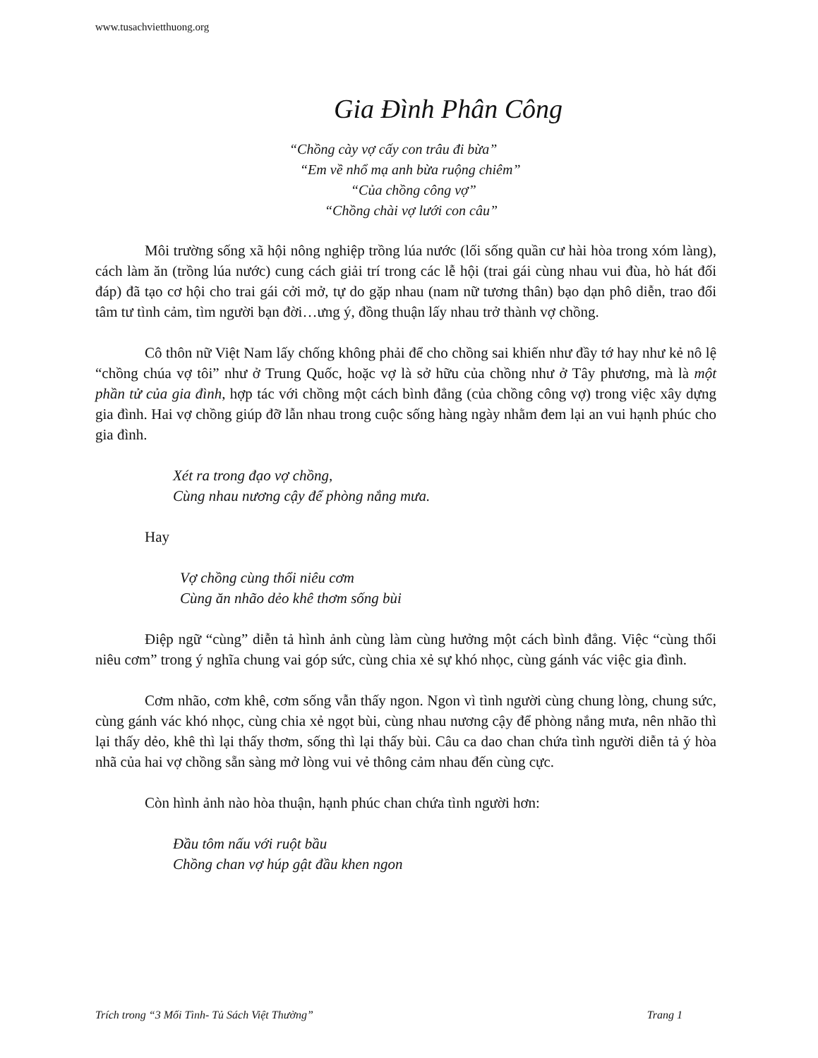www.tusachvietthuong.org
Gia Đình Phân Công
“Chồng cày vợ cấy con trâu đi bừa”
“Em về nhổ mạ anh bừa ruộng chiêm”
“Của chồng công vợ”
“Chồng chài vợ lưới con câu”
Môi trường sống xã hội nông nghiệp trồng lúa nước (lối sống quần cư hài hòa trong xóm làng), cách làm ăn (trồng lúa nước) cung cách giải trí trong các lễ hội (trai gái cùng nhau vui đùa, hò hát đối đáp) đã tạo cơ hội cho trai gái cởi mở, tự do gặp nhau (nam nữ tương thân) bạo dạn phô diễn, trao đổi tâm tư tình cảm, tìm người bạn đời…ưng ý, đồng thuận lấy nhau trở thành vợ chồng.
Cô thôn nữ Việt Nam lấy chống không phải để cho chồng sai khiến như đầy tớ hay như kẻ nô lệ “chồng chúa vợ tôi” như ở Trung Quốc, hoặc vợ là sở hữu của chồng như ở Tây phương, mà là một phần tử của gia đình, hợp tác với chồng một cách bình đẳng (của chồng công vợ) trong việc xây dựng gia đình. Hai vợ chồng giúp đỡ lẫn nhau trong cuộc sống hàng ngày nhằm đem lại an vui hạnh phúc cho gia đình.
Xét ra trong đạo vợ chồng,
Cùng nhau nương cậy để phòng nắng mưa.
Hay
Vợ chồng cùng thổi niêu cơm
Cùng ăn nhão dẻo khê thơm sống bùi
Điệp ngữ “cùng” diễn tả hình ảnh cùng làm cùng hưởng một cách bình đẳng. Việc “cùng thổi niêu cơm” trong ý nghĩa chung vai góp sức, cùng chia xẻ sự khó nhọc, cùng gánh vác việc gia đình.
Cơm nhão, cơm khê, cơm sống vẫn thấy ngon. Ngon vì tình người cùng chung lòng, chung sức, cùng gánh vác khó nhọc, cùng chia xẻ ngọt bùi, cùng nhau nương cậy để phòng nắng mưa, nên nhão thì lại thấy dẻo, khê thì lại thấy thơm, sống thì lại thấy bùi. Câu ca dao chan chứa tình người diễn tả ý hòa nhã của hai vợ chồng sẵn sàng mở lòng vui vẻ thông cảm nhau đến cùng cực.
Còn hình ảnh nào hòa thuận, hạnh phúc chan chứa tình người hơn:
Đầu tôm nấu với ruột bầu
Chồng chan vợ húp gật đầu khen ngon
Trích trong “3 Mối Tình- Tủ Sách Việt Thường” Trang 1